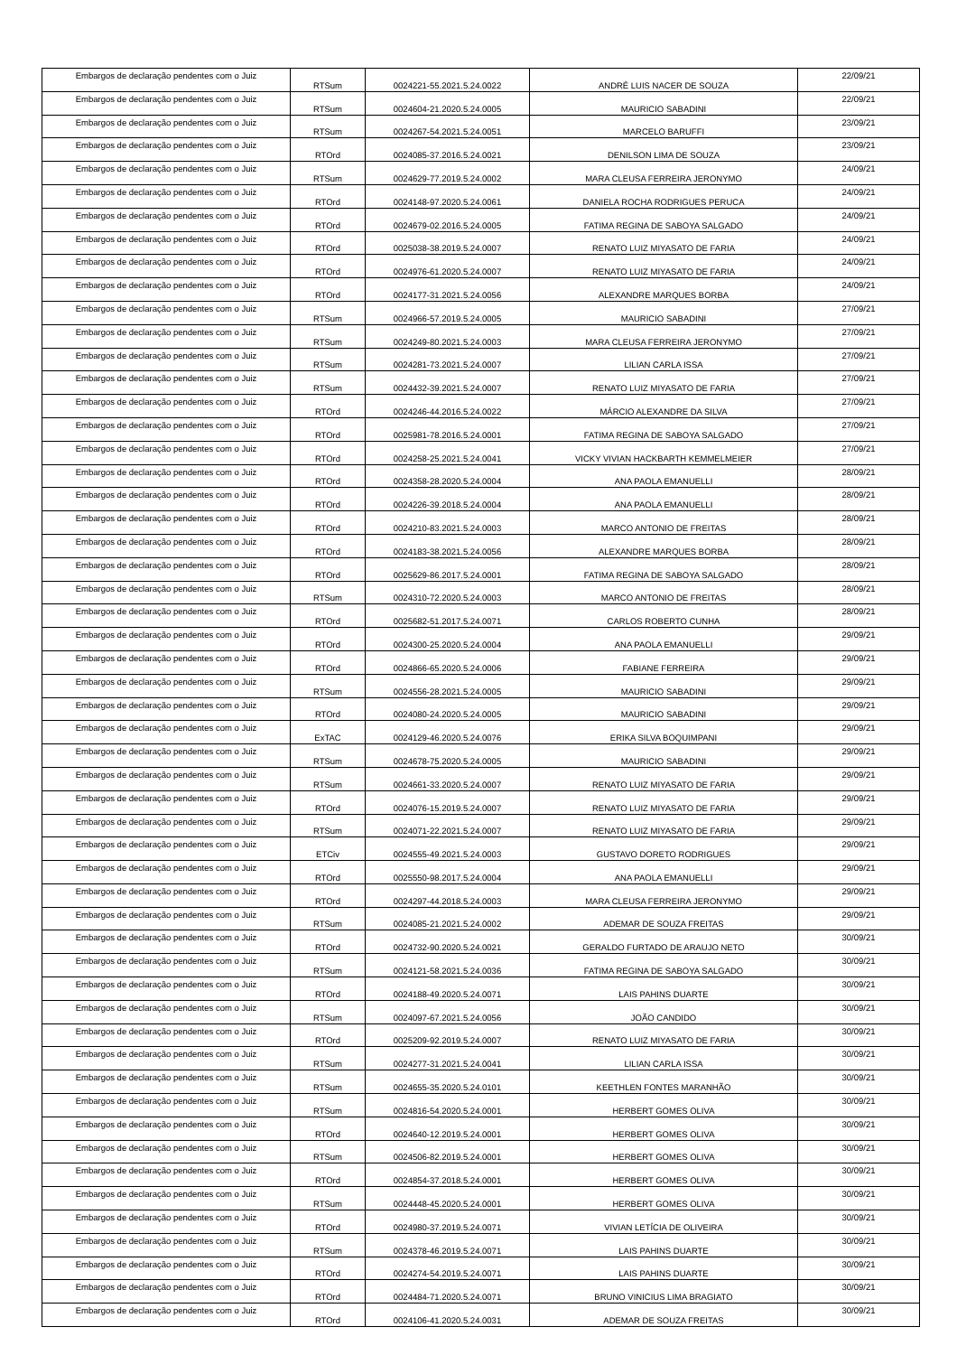| Embargos de declaração pendentes com o Juiz | RTSum | 0024221-55.2021.5.24.0022 | ANDRÉ LUIS NACER DE SOUZA | 22/09/21 |
| Embargos de declaração pendentes com o Juiz | RTSum | 0024604-21.2020.5.24.0005 | MAURICIO SABADINI | 22/09/21 |
| Embargos de declaração pendentes com o Juiz | RTSum | 0024267-54.2021.5.24.0051 | MARCELO BARUFFI | 23/09/21 |
| Embargos de declaração pendentes com o Juiz | RTOrd | 0024085-37.2016.5.24.0021 | DENILSON LIMA DE SOUZA | 23/09/21 |
| Embargos de declaração pendentes com o Juiz | RTSum | 0024629-77.2019.5.24.0002 | MARA CLEUSA FERREIRA JERONYMO | 24/09/21 |
| Embargos de declaração pendentes com o Juiz | RTOrd | 0024148-97.2020.5.24.0061 | DANIELA ROCHA RODRIGUES PERUCA | 24/09/21 |
| Embargos de declaração pendentes com o Juiz | RTOrd | 0024679-02.2016.5.24.0005 | FATIMA REGINA DE SABOYA SALGADO | 24/09/21 |
| Embargos de declaração pendentes com o Juiz | RTOrd | 0025038-38.2019.5.24.0007 | RENATO LUIZ MIYASATO DE FARIA | 24/09/21 |
| Embargos de declaração pendentes com o Juiz | RTOrd | 0024976-61.2020.5.24.0007 | RENATO LUIZ MIYASATO DE FARIA | 24/09/21 |
| Embargos de declaração pendentes com o Juiz | RTOrd | 0024177-31.2021.5.24.0056 | ALEXANDRE MARQUES BORBA | 24/09/21 |
| Embargos de declaração pendentes com o Juiz | RTSum | 0024966-57.2019.5.24.0005 | MAURICIO SABADINI | 27/09/21 |
| Embargos de declaração pendentes com o Juiz | RTSum | 0024249-80.2021.5.24.0003 | MARA CLEUSA FERREIRA JERONYMO | 27/09/21 |
| Embargos de declaração pendentes com o Juiz | RTSum | 0024281-73.2021.5.24.0007 | LILIAN CARLA ISSA | 27/09/21 |
| Embargos de declaração pendentes com o Juiz | RTSum | 0024432-39.2021.5.24.0007 | RENATO LUIZ MIYASATO DE FARIA | 27/09/21 |
| Embargos de declaração pendentes com o Juiz | RTOrd | 0024246-44.2016.5.24.0022 | MÁRCIO ALEXANDRE DA SILVA | 27/09/21 |
| Embargos de declaração pendentes com o Juiz | RTOrd | 0025981-78.2016.5.24.0001 | FATIMA REGINA DE SABOYA SALGADO | 27/09/21 |
| Embargos de declaração pendentes com o Juiz | RTOrd | 0024258-25.2021.5.24.0041 | VICKY VIVIAN HACKBARTH KEMMELMEIER | 27/09/21 |
| Embargos de declaração pendentes com o Juiz | RTOrd | 0024358-28.2020.5.24.0004 | ANA PAOLA EMANUELLI | 28/09/21 |
| Embargos de declaração pendentes com o Juiz | RTOrd | 0024226-39.2018.5.24.0004 | ANA PAOLA EMANUELLI | 28/09/21 |
| Embargos de declaração pendentes com o Juiz | RTOrd | 0024210-83.2021.5.24.0003 | MARCO ANTONIO DE FREITAS | 28/09/21 |
| Embargos de declaração pendentes com o Juiz | RTOrd | 0024183-38.2021.5.24.0056 | ALEXANDRE MARQUES BORBA | 28/09/21 |
| Embargos de declaração pendentes com o Juiz | RTOrd | 0025629-86.2017.5.24.0001 | FATIMA REGINA DE SABOYA SALGADO | 28/09/21 |
| Embargos de declaração pendentes com o Juiz | RTSum | 0024310-72.2020.5.24.0003 | MARCO ANTONIO DE FREITAS | 28/09/21 |
| Embargos de declaração pendentes com o Juiz | RTOrd | 0025682-51.2017.5.24.0071 | CARLOS ROBERTO CUNHA | 28/09/21 |
| Embargos de declaração pendentes com o Juiz | RTOrd | 0024300-25.2020.5.24.0004 | ANA PAOLA EMANUELLI | 29/09/21 |
| Embargos de declaração pendentes com o Juiz | RTOrd | 0024866-65.2020.5.24.0006 | FABIANE FERREIRA | 29/09/21 |
| Embargos de declaração pendentes com o Juiz | RTSum | 0024556-28.2021.5.24.0005 | MAURICIO SABADINI | 29/09/21 |
| Embargos de declaração pendentes com o Juiz | RTOrd | 0024080-24.2020.5.24.0005 | MAURICIO SABADINI | 29/09/21 |
| Embargos de declaração pendentes com o Juiz | ExTAC | 0024129-46.2020.5.24.0076 | ERIKA SILVA BOQUIMPANI | 29/09/21 |
| Embargos de declaração pendentes com o Juiz | RTSum | 0024678-75.2020.5.24.0005 | MAURICIO SABADINI | 29/09/21 |
| Embargos de declaração pendentes com o Juiz | RTSum | 0024661-33.2020.5.24.0007 | RENATO LUIZ MIYASATO DE FARIA | 29/09/21 |
| Embargos de declaração pendentes com o Juiz | RTOrd | 0024076-15.2019.5.24.0007 | RENATO LUIZ MIYASATO DE FARIA | 29/09/21 |
| Embargos de declaração pendentes com o Juiz | RTSum | 0024071-22.2021.5.24.0007 | RENATO LUIZ MIYASATO DE FARIA | 29/09/21 |
| Embargos de declaração pendentes com o Juiz | ETCiv | 0024555-49.2021.5.24.0003 | GUSTAVO DORETO RODRIGUES | 29/09/21 |
| Embargos de declaração pendentes com o Juiz | RTOrd | 0025550-98.2017.5.24.0004 | ANA PAOLA EMANUELLI | 29/09/21 |
| Embargos de declaração pendentes com o Juiz | RTOrd | 0024297-44.2018.5.24.0003 | MARA CLEUSA FERREIRA JERONYMO | 29/09/21 |
| Embargos de declaração pendentes com o Juiz | RTSum | 0024085-21.2021.5.24.0002 | ADEMAR DE SOUZA FREITAS | 29/09/21 |
| Embargos de declaração pendentes com o Juiz | RTOrd | 0024732-90.2020.5.24.0021 | GERALDO FURTADO DE ARAUJO NETO | 30/09/21 |
| Embargos de declaração pendentes com o Juiz | RTSum | 0024121-58.2021.5.24.0036 | FATIMA REGINA DE SABOYA SALGADO | 30/09/21 |
| Embargos de declaração pendentes com o Juiz | RTOrd | 0024188-49.2020.5.24.0071 | LAIS PAHINS DUARTE | 30/09/21 |
| Embargos de declaração pendentes com o Juiz | RTSum | 0024097-67.2021.5.24.0056 | JOÃO CANDIDO | 30/09/21 |
| Embargos de declaração pendentes com o Juiz | RTOrd | 0025209-92.2019.5.24.0007 | RENATO LUIZ MIYASATO DE FARIA | 30/09/21 |
| Embargos de declaração pendentes com o Juiz | RTSum | 0024277-31.2021.5.24.0041 | LILIAN CARLA ISSA | 30/09/21 |
| Embargos de declaração pendentes com o Juiz | RTSum | 0024655-35.2020.5.24.0101 | KEETHLEN FONTES MARANHÃO | 30/09/21 |
| Embargos de declaração pendentes com o Juiz | RTSum | 0024816-54.2020.5.24.0001 | HERBERT GOMES OLIVA | 30/09/21 |
| Embargos de declaração pendentes com o Juiz | RTOrd | 0024640-12.2019.5.24.0001 | HERBERT GOMES OLIVA | 30/09/21 |
| Embargos de declaração pendentes com o Juiz | RTSum | 0024506-82.2019.5.24.0001 | HERBERT GOMES OLIVA | 30/09/21 |
| Embargos de declaração pendentes com o Juiz | RTOrd | 0024854-37.2018.5.24.0001 | HERBERT GOMES OLIVA | 30/09/21 |
| Embargos de declaração pendentes com o Juiz | RTSum | 0024448-45.2020.5.24.0001 | HERBERT GOMES OLIVA | 30/09/21 |
| Embargos de declaração pendentes com o Juiz | RTOrd | 0024980-37.2019.5.24.0071 | VIVIAN LETÍCIA DE OLIVEIRA | 30/09/21 |
| Embargos de declaração pendentes com o Juiz | RTSum | 0024378-46.2019.5.24.0071 | LAIS PAHINS DUARTE | 30/09/21 |
| Embargos de declaração pendentes com o Juiz | RTOrd | 0024274-54.2019.5.24.0071 | LAIS PAHINS DUARTE | 30/09/21 |
| Embargos de declaração pendentes com o Juiz | RTOrd | 0024484-71.2020.5.24.0071 | BRUNO VINICIUS LIMA BRAGIATO | 30/09/21 |
| Embargos de declaração pendentes com o Juiz | RTOrd | 0024106-41.2020.5.24.0031 | ADEMAR DE SOUZA FREITAS | 30/09/21 |